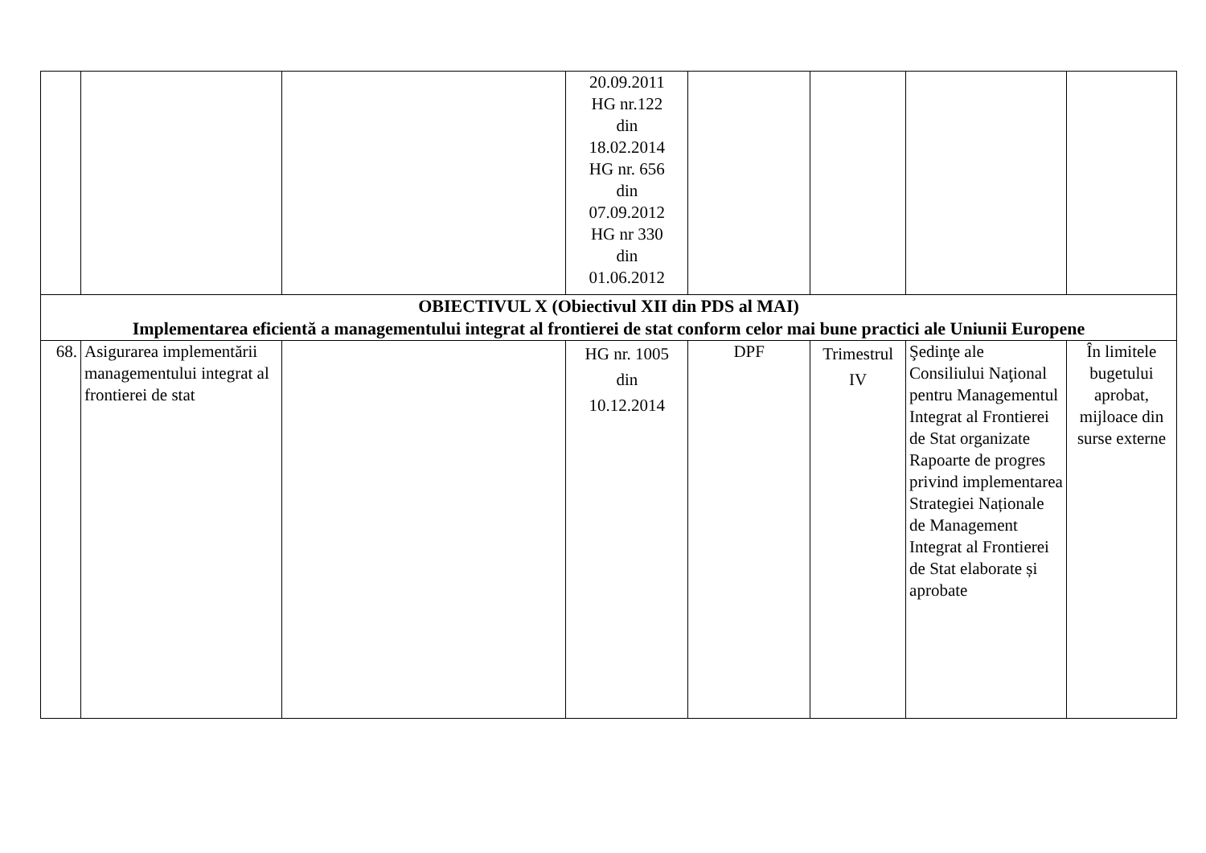| | | | 20.09.2011 HG nr.122 din 18.02.2014 HG nr. 656 din 07.09.2012 HG nr 330 din 01.06.2012 | | | | |
| OBIECTIVUL X (Obiectivul XII din PDS al MAI) Implementarea eficientă a managementului integrat al frontierei de stat conform celor mai bune practici ale Uniunii Europene | | | | | | | |
| 68. | Asigurarea implementării managementului integrat al frontierei de stat | | HG nr. 1005 din 10.12.2014 | DPF | Trimestrul IV | Şedinţe ale Consiliului Naţional pentru Managementul Integrat al Frontierei de Stat organizate Rapoarte de progres privind implementarea Strategiei Naționale de Management Integrat al Frontierei de Stat elaborate și aprobate | În limitele bugetului aprobat, mijloace din surse externe |